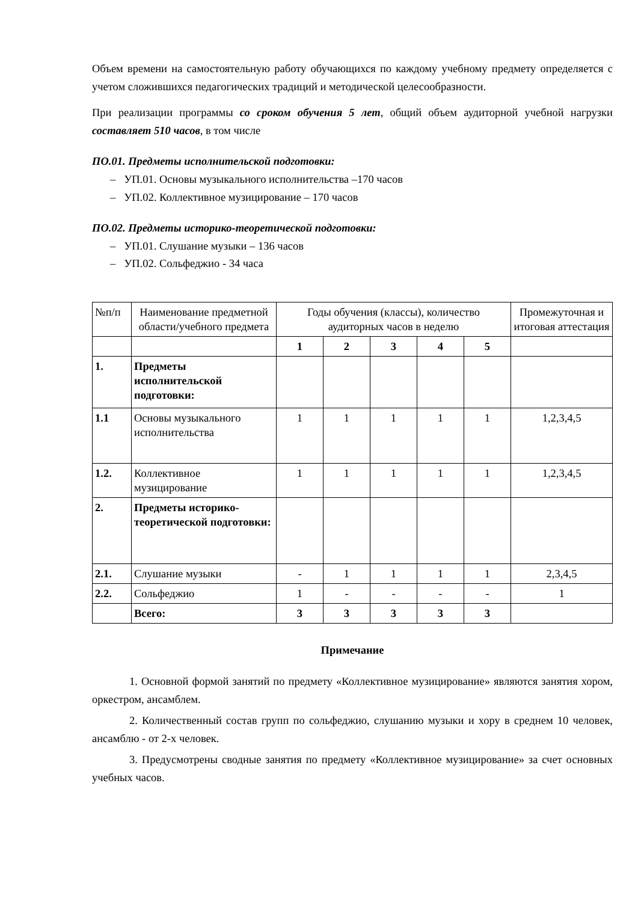Объем времени на самостоятельную работу обучающихся по каждому учебному предмету определяется с учетом сложившихся педагогических традиций и методической целесообразности.
При реализации программы со сроком обучения 5 лет, общий объем аудиторной учебной нагрузки составляет 510 часов, в том числе
ПО.01. Предметы исполнительской подготовки:
– УП.01. Основы музыкального исполнительства –170 часов
– УП.02. Коллективное музицирование – 170 часов
ПО.02. Предметы историко-теоретической подготовки:
– УП.01. Слушание музыки – 136 часов
– УП.02. Сольфеджио - 34 часа
| №п/п | Наименование предметной области/учебного предмета | Годы обучения (классы), количество аудиторных часов в неделю | | | | | Промежуточная и итоговая аттестация |
| --- | --- | --- | --- | --- | --- | --- | --- |
| | | 1 | 2 | 3 | 4 | 5 | |
| 1. | Предметы исполнительской подготовки: | | | | | | |
| 1.1 | Основы музыкального исполнительства | 1 | 1 | 1 | 1 | 1 | 1,2,3,4,5 |
| 1.2. | Коллективное музицирование | 1 | 1 | 1 | 1 | 1 | 1,2,3,4,5 |
| 2. | Предметы историко-теоретической подготовки: | | | | | | |
| 2.1. | Слушание музыки | - | 1 | 1 | 1 | 1 | 2,3,4,5 |
| 2.2. | Сольфеджио | 1 | - | - | - | - | 1 |
| | Всего: | 3 | 3 | 3 | 3 | 3 | |
Примечание
1. Основной формой занятий по предмету «Коллективное музицирование» являются занятия хором, оркестром, ансамблем.
2. Количественный состав групп по сольфеджио, слушанию музыки и хору в среднем 10 человек, ансамблю - от 2-х человек.
3. Предусмотрены сводные занятия по предмету «Коллективное музицирование» за счет основных учебных часов.